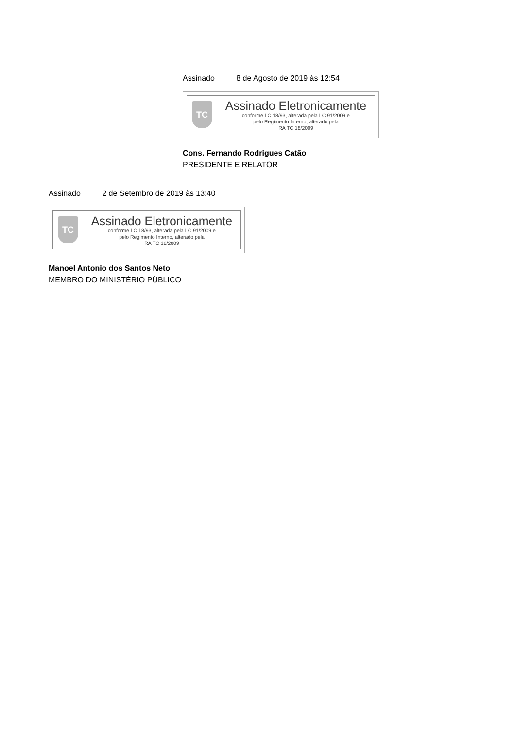Assinado 8 de Agosto de 2019 às 12:54
TC
Assinado Eletronicamente
conforme LC 18/93, alterada pela LC 91/2009 e
pelo Regimento Interno, alterado pela
RA TC 18/2009
Cons. Fernando Rodrigues Catão
PRESIDENTE E RELATOR
Assinado 2 de Setembro de 2019 às 13:40
TC
Assinado Eletronicamente
conforme LC 18/93, alterada pela LC 91/2009 e
pelo Regimento Interno, alterado pela
RA TC 18/2009
Manoel Antonio dos Santos Neto
MEMBRO DO MINISTÉRIO PÚBLICO